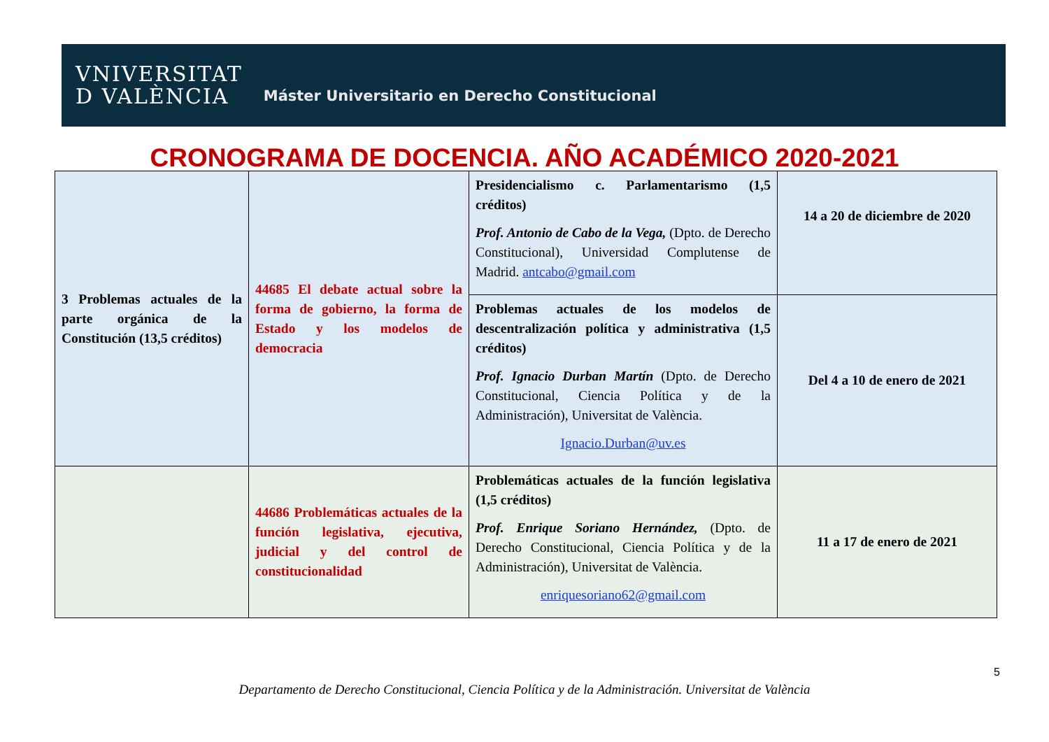VNIVERSITAT
D VALÈNCIA
Máster Universitario en Derecho Constitucional
CRONOGRAMA DE DOCENCIA. AÑO ACADÉMICO 2020-2021
| 3 Problemas actuales de la parte orgánica de la Constitución (13,5 créditos) | 44685 El debate actual sobre la forma de gobierno, la forma de Estado y los modelos de democracia | Presidencialismo c. Parlamentarismo (1,5 créditos) Prof. Antonio de Cabo de la Vega, (Dpto. de Derecho Constitucional), Universidad Complutense de Madrid. antcabo@gmail.com | 14 a 20 de diciembre de 2020 |
| | | Problemas actuales de los modelos de descentralización política y administrativa (1,5 créditos) Prof. Ignacio Durban Martín (Dpto. de Derecho Constitucional, Ciencia Política y de la Administración), Universitat de València. Ignacio.Durban@uv.es | Del 4 a 10 de enero de 2021 |
| | 44686 Problemáticas actuales de la función legislativa, ejecutiva, judicial y del control de constitucionalidad | Problemáticas actuales de la función legislativa (1,5 créditos) Prof. Enrique Soriano Hernández, (Dpto. de Derecho Constitucional, Ciencia Política y de la Administración), Universitat de València. enriquesoriano62@gmail.com | 11 a 17 de enero de 2021 |
5
Departamento de Derecho Constitucional, Ciencia Política y de la Administración. Universitat de València